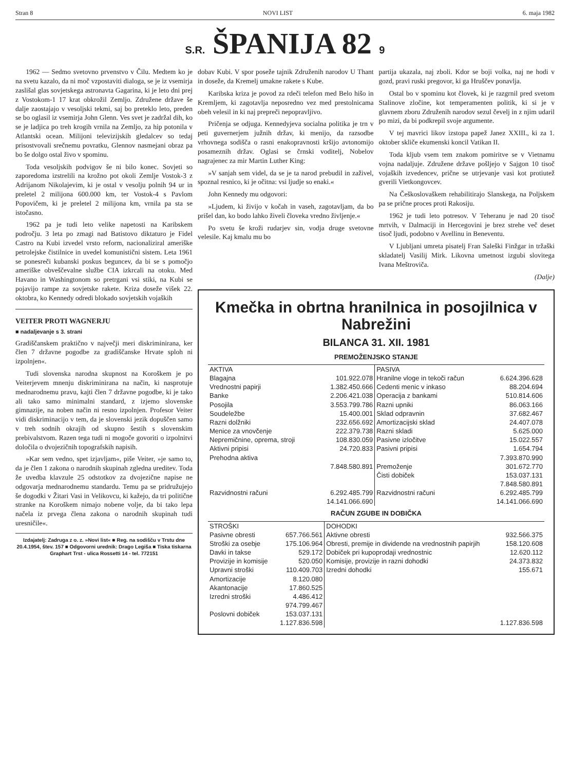Stran 8 NOVI LIST 6. maja 1982
S.R. ŠPANIJA 82 9
1962 — Sedmo svetovno prvenstvo v Čilu. Medtem ko je na svetu kazalo, da ni moč vzpostaviti dialoga, se je iz vsemirja zaslišal glas sovjetskega astronavta Gagarina, ki je leto dni prej z Vostokom-1 17 krat obkrožil Zemljo. Združene države še dalje zaostajajo v vesoljski tekmi, saj bo preteklo leto, preden se bo oglasil iz vsemirja John Glenn. Ves svet je zadržal dih, ko se je ladjica po treh krogih vrnila na Zemljo, za hip potonila v Atlantski ocean. Milijoni televizijskih gledalcev so tedaj prisostvovali srečnemu povratku, Glennov nasmejani obraz pa bo še dolgo ostal živo v spominu.
Toda vesoljskih podvigov še ni bilo konec. Sovjeti so zaporedoma izstrelili na krožno pot okoli Zemlje Vostok-3 z Adrijanom Nikolajevim, ki je ostal v vesolju polnih 94 ur in preletel 2 milijona 600.000 km, ter Vostok-4 s Pavlom Popovičem, ki je preletel 2 milijona km, vrnila pa sta se istočasno.
1962 pa je tudi leto velike napetosti na Karibskem področju. 3 leta po zmagi nad Batistovo diktaturo je Fidel Castro na Kubi izvedel vrsto reform, nacionaliziral ameriške petrolejske čistilnice in uvedel komunistični sistem. Leta 1961 se ponesreči kubanski poskus beguncev, da bi se s pomočjo ameriške obveščevalne službe CIA izkrcali na otoku. Med Havano in Washingtonom so pretrgani vsi stiki, na Kubi se pojavijo rampe za sovjetske rakete. Kriza doseže višek 22. oktobra, ko Kennedy odredi blokado sovjetskih vojaških
VEITER PROTI WAGNERJU
■ nadaljevanje s 3. strani
Gradiščanskem praktično v največji meri diskriminirana, ker člen 7 državne pogodbe za gradiščanske Hrvate sploh ni izpolnjen«.
Tudi slovenska narodna skupnost na Koroškem je po Veiterjevem mnenju diskriminirana na način, ki nasprotuje mednarodnemu pravu, kajti člen 7 državne pogodbe, ki je tako ali tako samo minimalni standard, z izjemo slovenske gimnazije, na noben način ni resno izpolnjen. Profesor Veiter vidi diskriminacijo v tem, da je slovenski jezik dopuščen samo v treh sodnih okrajih od skupno šestih s slovenskim prebivalstvom. Razen tega tudi ni mogoče govoriti o izpolnitvi določila o dvojezičnih topografskih napisih.
»Kar sem vedno, spet izjavljam«, piše Veiter, »je samo to, da je člen 1 zakona o narodnih skupinah zgledna ureditev. Toda že uvedba klavzule 25 odstotkov za dvojezične napise ne odgovarja mednarodnemu standardu. Temu pa se pridružujejo še dogodki v Žitari Vasi in Velikovcu, ki kažejo, da tri politične stranke na Koroškem nimajo nobene volje, da bi tako lepa načela iz prvega člena zakona o narodnih skupinah tudi uresničile«.
Izdajatelj: Zadruga z o. z. »Novi list« ■ Reg. na sodišču v Trstu dne 20.4.1954, štev. 157 ■ Odgovorni urednik: Drago Legiša ■ Tiska tiskarna Graphart Trst - ulica Rossetti 14 - tel. 772151
dobav Kubi. V spor poseže tajnik Združenih narodov U Thant in doseže, da Kremelj umakne rakete s Kube.
Karibska kriza je povod za rdeči telefon med Belo hišo in Kremljem, ki zagotavlja neposredno vez med prestolnicama obeh velesil in ki naj prepreči nepopravljivo.
Pričenja se odjuga. Kennedyjeva socialna politika je trn v peti guvernerjem južnih držav, ki menijo, da razsodbe vrhovnega sodišča o rasni enakopravnosti kršijo avtonomijo posameznih držav. Oglasi se črnski voditelj, Nobelov nagrajenec za mir Martin Luther King:
»V sanjah sem videl, da se je ta narod prebudil in zaživel, spoznal resnico, ki je očitna: vsi ljudje so enaki.«
John Kennedy mu odgovori:
»Ljudem, ki živijo v kočah in vaseh, zagotavljam, da bo prišel dan, ko bodo lahko živeli človeka vredno življenje.«
Po svetu še kroži rudarjev sin, vodja druge svetovne velesile. Kaj kmalu mu bo
partija ukazala, naj zboli. Kdor se boji volka, naj ne hodi v gozd, pravi ruski pregovor, ki ga Hruščev ponavlja.
Ostal bo v spominu kot človek, ki je razgrnil pred svetom Stalinove zločine, kot temperamenten politik, ki si je v glavnem zboru Združenih narodov sezul čevelj in z njim udaril po mizi, da bi podkrepil svoje argumente.
V tej mavrici likov izstopa papež Janez XXIII., ki za 1. oktober skliče ekumenski koncil Vatikan II.
Toda kljub vsem tem znakom pomiritve se v Vietnamu vojna nadaljuje. Združene države pošljejo v Sajgon 10 tisoč vojaških izvedencev, prične se utrjevanje vasi kot protiutež gverili Vietkongovcev.
Na Češkoslovaškem rehabilitirajo Slanskega, na Poljskem pa se prične proces proti Rakosiju.
1962 je tudi leto potresov. V Teheranu je nad 20 tisoč mrtvih, v Dalmaciji in Hercegovini je brez strehe več deset tisoč ljudi, podobno v Avellinu in Beneventu.
V Ljubljani umreta pisatelj Fran Saleški Finžgar in tržaški skladatelj Vasilij Mirk. Likovna umetnost izgubi slovitega Ivana Meštroviča.
(Dalje)
Kmečka in obrtna hranilnica in posojilnica v Nabrežini
BILANCA 31. XII. 1981
PREMOŽENJSKO STANJE
| AKTIVA | | PASIVA | |
| --- | --- | --- | --- |
| Blagajna | 101.922.078 | Hranilne vloge in tekoči račun | 6.624.396.628 |
| Vrednostni papirji | 1.382.450.666 | Cedenti menic v inkaso | 88.204.694 |
| Banke | 2.206.421.038 | Operacija z bankami | 510.814.606 |
| Posojila | 3.553.799.786 | Razni upniki | 86.063.166 |
| Soudeležbe | 15.400.001 | Sklad odpravnin | 37.682.467 |
| Razni dolžniki | 232.656.692 | Amortizacijski sklad | 24.407.078 |
| Menice za vnovčenje | 222.379.738 | Razni skladi | 5.625.000 |
| Nepremičnine, oprema, stroji | 108.830.059 | Pasivne izločitve | 15.022.557 |
| Aktivni pripisi | 24.720.833 | Pasivni pripisi | 1.654.794 |
| Prehodna aktiva | | | 7.393.870.990 |
| | 7.848.580.891 | Premoženje | 301.672.770 |
| | | Čisti dobiček | 153.037.131 |
| | | | 7.848.580.891 |
| Razvidnostni računi | 6.292.485.799 | Razvidnostni računi | 6.292.485.799 |
| | 14.141.066.690 | | 14.141.066.690 |
RAČUN ZGUBE IN DOBIČKA
| STROŠKI | | DOHODKI | |
| --- | --- | --- | --- |
| Pasivne obresti | 657.766.561 | Aktivne obresti | 932.566.375 |
| Stroški za osebje | 175.106.964 | Obresti, premije in dividende na vrednostnih papirjih | 158.120.608 |
| Davki in takse | 529.172 | Dobiček pri kupoprodaji vrednostnic | 12.620.112 |
| Provizije in komisije | 520.050 | Komisije, provizije in razni dohodki | 24.373.832 |
| Upravni stroški | 110.409.703 | Izredni dohodki | 155.671 |
| Amortizacije | 8.120.080 | | |
| Akantonacije | 17.860.525 | | |
| Izredni stroški | 4.486.412 | | |
| | 974.799.467 | | |
| Poslovni dobiček | 153.037.131 | | |
| | 1.127.836.598 | | 1.127.836.598 |